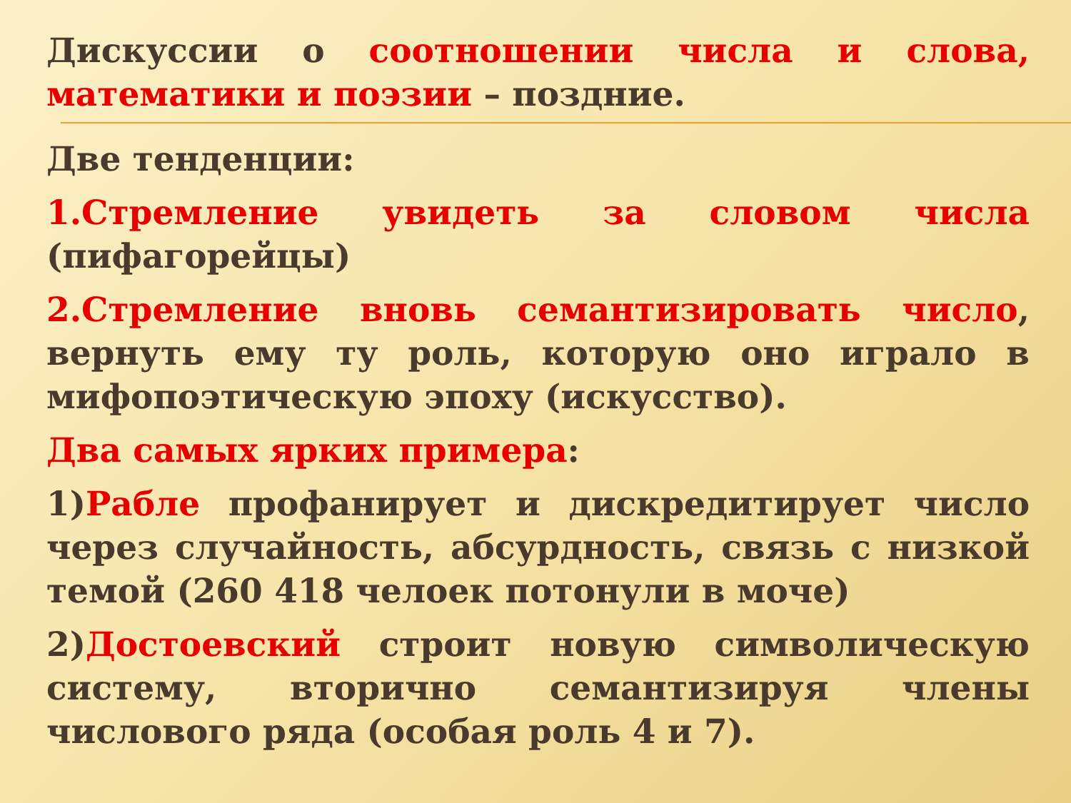Дискуссии о соотношении числа и слова, математики и поэзии – поздние.
Две тенденции:
1.Стремление увидеть за словом числа (пифагорейцы)
2.Стремление вновь семантизировать число, вернуть ему ту роль, которую оно играло в мифопоэтическую эпоху (искусство).
Два самых ярких примера:
1)Рабле профанирует и дискредитирует число через случайность, абсурдность, связь с низкой темой (260 418 челоек потонули в моче)
2)Достоевский строит новую символическую систему, вторично семантизируя члены числового ряда (особая роль 4 и 7).